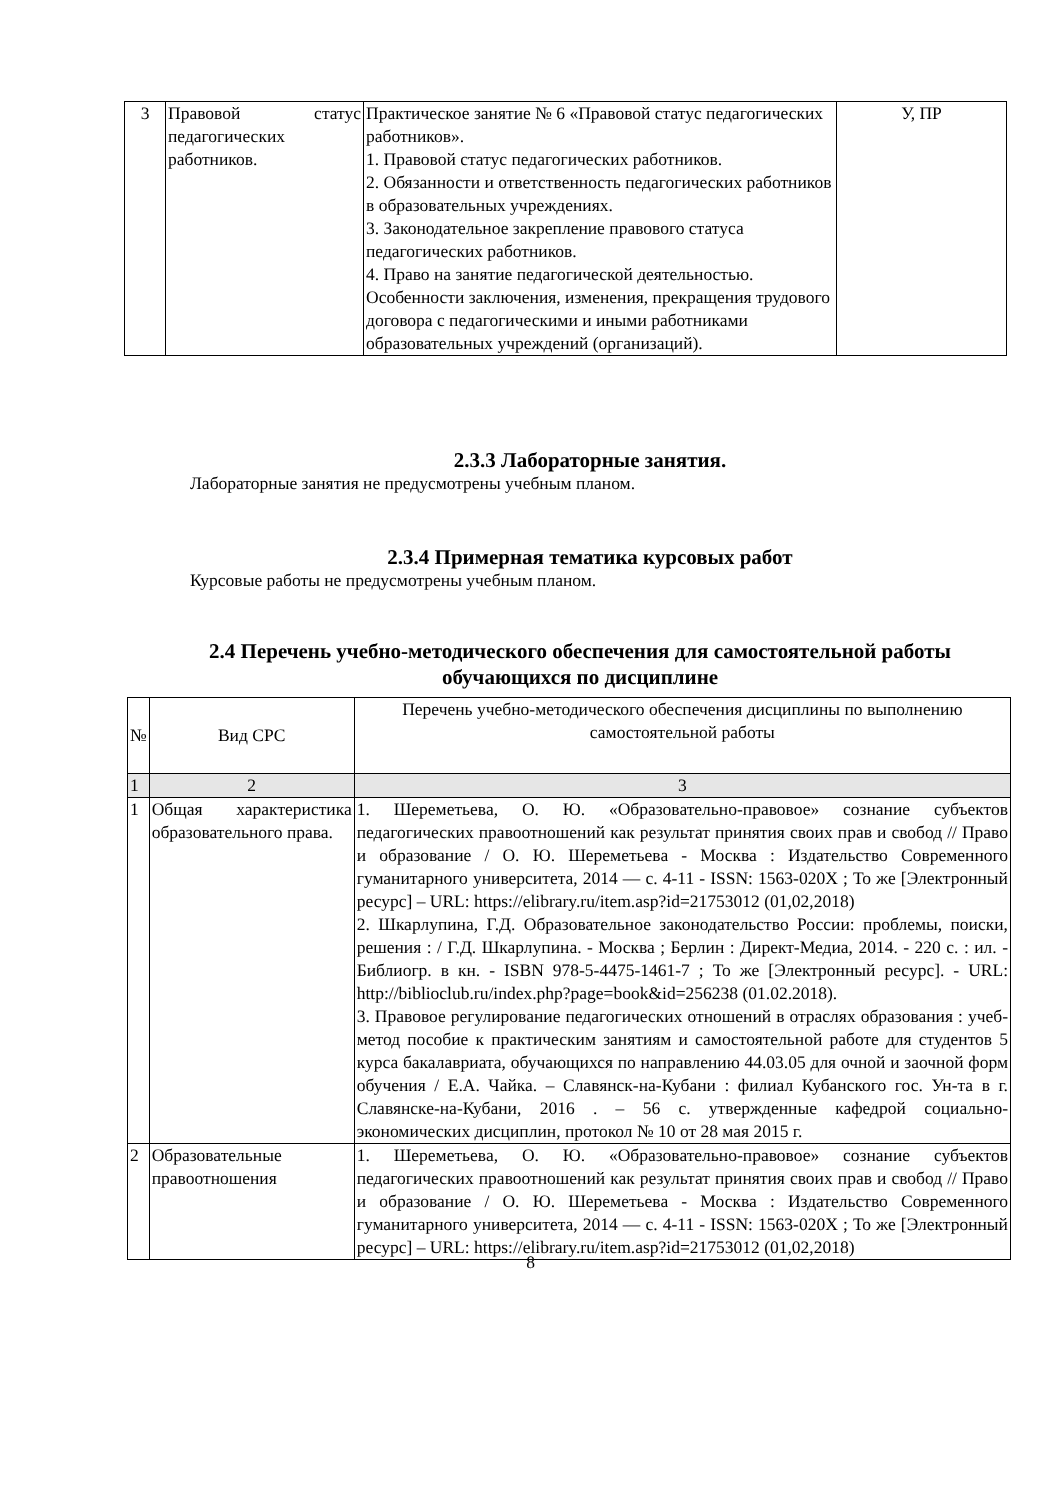| 3 | Правовой статус педагогических работников. | Практическое занятие № 6 «Правовой статус педагогических работников». 1. Правовой статус педагогических работников. 2. Обязанности и ответственность педагогических работников в образовательных учреждениях. 3. Законодательное закрепление правового статуса педагогических работников. 4. Право на занятие педагогической деятельностью. Особенности заключения, изменения, прекращения трудового договора с педагогическими и иными работниками образовательных учреждений (организаций). | У, ПР |
2.3.3 Лабораторные занятия.
Лабораторные занятия не предусмотрены учебным планом.
2.3.4 Примерная тематика курсовых работ
Курсовые работы не предусмотрены учебным планом.
2.4 Перечень учебно-методического обеспечения для самостоятельной работы обучающихся по дисциплине
| № | Вид СРС | Перечень учебно-методического обеспечения дисциплины по выполнению самостоятельной работы |
| 1 | 2 | 3 |
| 1 | Общая характеристика образовательного права. | 1. Шереметьева, О. Ю. «Образовательно-правовое» сознание субъектов педагогических правоотношений как результат принятия своих прав и свобод // Право и образование / О. Ю. Шереметьева - Москва : Издательство Современного гуманитарного университета, 2014 — с. 4-11 - ISSN: 1563-020X ; То же [Электронный ресурс] – URL: https://elibrary.ru/item.asp?id=21753012 (01,02,2018) 2. Шкарлупина, Г.Д. Образовательное законодательство России: проблемы, поиски, решения : / Г.Д. Шкарлупина. - Москва ; Берлин : Директ-Медиа, 2014. - 220 с. : ил. - Библиогр. в кн. - ISBN 978-5-4475-1461-7 ; То же [Электронный ресурс]. - URL: http://biblioclub.ru/index.php?page=book&id=256238 (01.02.2018). 3. Правовое регулирование педагогических отношений в отраслях образования : учеб-метод пособие к практическим занятиям и самостоятельной работе для студентов 5 курса бакалавриата, обучающихся по направлению 44.03.05 для очной и заочной форм обучения / Е.А. Чайка. – Славянск-на-Кубани : филиал Кубанского гос. Ун-та в г. Славянске-на-Кубани, 2016 . – 56 с. утвержденные кафедрой социально-экономических дисциплин, протокол № 10 от 28 мая 2015 г. |
| 2 | Образовательные правоотношения | 1. Шереметьева, О. Ю. «Образовательно-правовое» сознание субъектов педагогических правоотношений как результат принятия своих прав и свобод // Право и образование / О. Ю. Шереметьева - Москва : Издательство Современного гуманитарного университета, 2014 — с. 4-11 - ISSN: 1563-020X ; То же [Электронный ресурс] – URL: https://elibrary.ru/item.asp?id=21753012 (01,02,2018) |
8